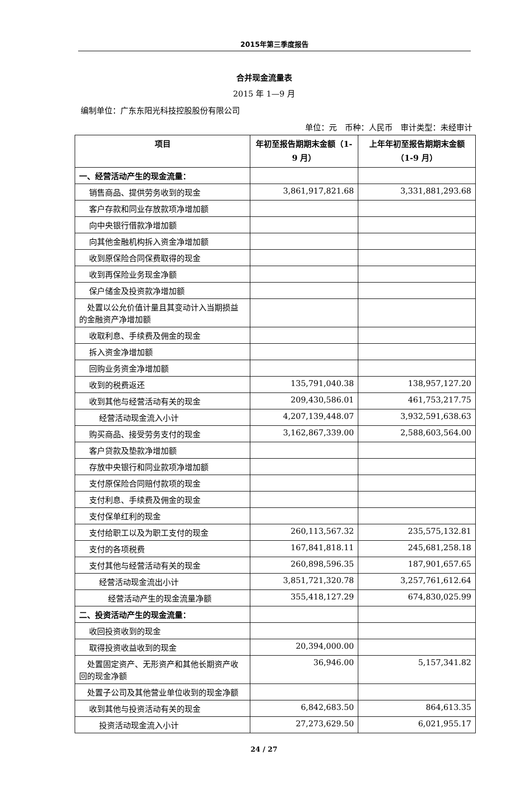2015年第三季度报告
合并现金流量表
2015 年 1—9 月
编制单位：广东东阳光科技控股股份有限公司
单位：元　币种：人民币　审计类型：未经审计
| 项目 | 年初至报告期期末金额（1-9 月） | 上年年初至报告期期末金额（1-9 月） |
| --- | --- | --- |
| 一、经营活动产生的现金流量： | | |
| 销售商品、提供劳务收到的现金 | 3,861,917,821.68 | 3,331,881,293.68 |
| 客户存款和同业存放款项净增加额 | | |
| 向中央银行借款净增加额 | | |
| 向其他金融机构拆入资金净增加额 | | |
| 收到原保险合同保费取得的现金 | | |
| 收到再保险业务现金净额 | | |
| 保户储金及投资款净增加额 | | |
| 处置以公允价值计量且其变动计入当期损益的金融资产净增加额 | | |
| 收取利息、手续费及佣金的现金 | | |
| 拆入资金净增加额 | | |
| 回购业务资金净增加额 | | |
| 收到的税费返还 | 135,791,040.38 | 138,957,127.20 |
| 收到其他与经营活动有关的现金 | 209,430,586.01 | 461,753,217.75 |
| 经营活动现金流入小计 | 4,207,139,448.07 | 3,932,591,638.63 |
| 购买商品、接受劳务支付的现金 | 3,162,867,339.00 | 2,588,603,564.00 |
| 客户贷款及垫款净增加额 | | |
| 存放中央银行和同业款项净增加额 | | |
| 支付原保险合同赔付款项的现金 | | |
| 支付利息、手续费及佣金的现金 | | |
| 支付保单红利的现金 | | |
| 支付给职工以及为职工支付的现金 | 260,113,567.32 | 235,575,132.81 |
| 支付的各项税费 | 167,841,818.11 | 245,681,258.18 |
| 支付其他与经营活动有关的现金 | 260,898,596.35 | 187,901,657.65 |
| 经营活动现金流出小计 | 3,851,721,320.78 | 3,257,761,612.64 |
| 经营活动产生的现金流量净额 | 355,418,127.29 | 674,830,025.99 |
| 二、投资活动产生的现金流量： | | |
| 收回投资收到的现金 | | |
| 取得投资收益收到的现金 | 20,394,000.00 | |
| 处置固定资产、无形资产和其他长期资产收回的现金净额 | 36,946.00 | 5,157,341.82 |
| 处置子公司及其他营业单位收到的现金净额 | | |
| 收到其他与投资活动有关的现金 | 6,842,683.50 | 864,613.35 |
| 投资活动现金流入小计 | 27,273,629.50 | 6,021,955.17 |
24 / 27